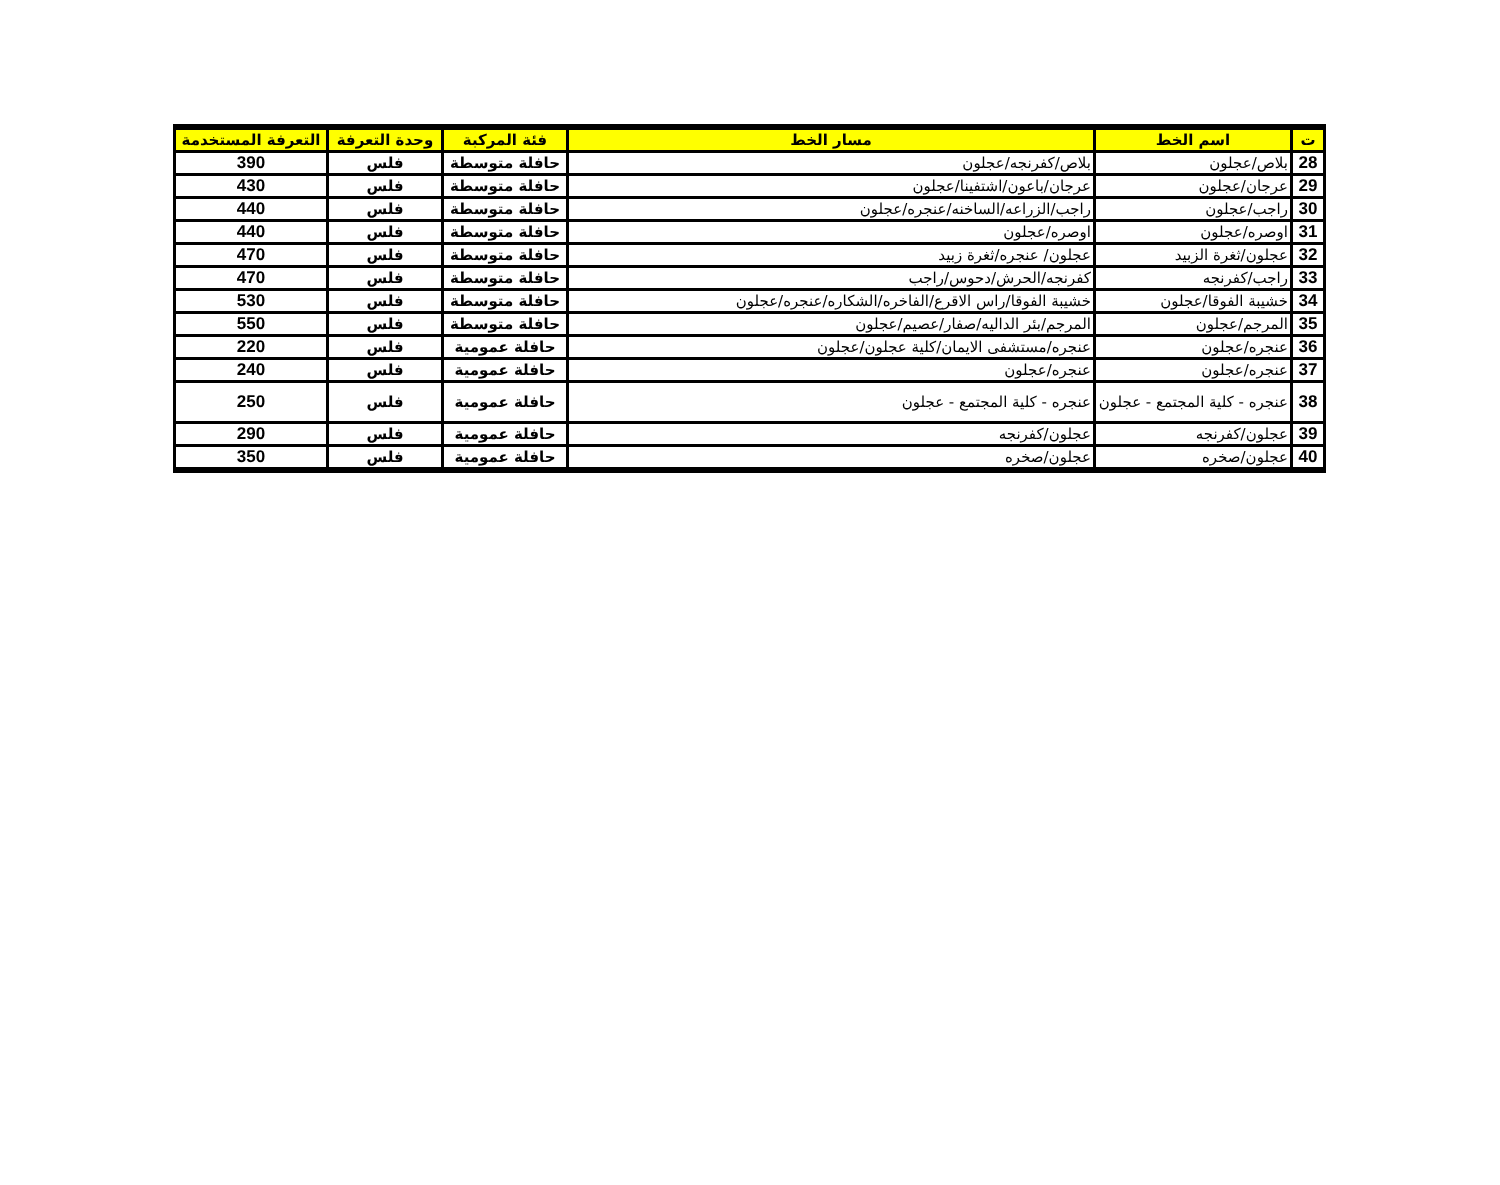| ت | اسم الخط | مسار الخط | فئة المركبة | وحدة التعرفة | التعرفة المستخدمة |
| --- | --- | --- | --- | --- | --- |
| 28 | بلاص/عجلون | بلاص/كفرنجه/عجلون | حافلة متوسطة | فلس | 390 |
| 29 | عرجان/عجلون | عرجان/باعون/اشتفينا/عجلون | حافلة متوسطة | فلس | 430 |
| 30 | راجب/عجلون | راجب/الزراعه/الساخنه/عنجره/عجلون | حافلة متوسطة | فلس | 440 |
| 31 | اوصره/عجلون | اوصره/عجلون | حافلة متوسطة | فلس | 440 |
| 32 | عجلون/ثغرة الزبيد | عجلون/ عنجره/ثغرة زبيد | حافلة متوسطة | فلس | 470 |
| 33 | راجب/كفرنجه | كفرنجه/الحرش/دحوس/راجب | حافلة متوسطة | فلس | 470 |
| 34 | خشيبة الفوقا/عجلون | خشيبة الفوقا/راس الاقرع/الفاخره/الشكاره/عنجره/عجلون | حافلة متوسطة | فلس | 530 |
| 35 | المرجم/عجلون | المرجم/بئر الداليه/صفار/عصيم/عجلون | حافلة متوسطة | فلس | 550 |
| 36 | عنجره/عجلون | عنجره/مستشفى الايمان/كلية عجلون/عجلون | حافلة عمومية | فلس | 220 |
| 37 | عنجره/عجلون | عنجره/عجلون | حافلة عمومية | فلس | 240 |
| 38 | عنجره - كلية المجتمع - عجلون | عنجره - كلية المجتمع - عجلون | حافلة عمومية | فلس | 250 |
| 39 | عجلون/كفرنجه | عجلون/كفرنجه | حافلة عمومية | فلس | 290 |
| 40 | عجلون/صخره | عجلون/صخره | حافلة عمومية | فلس | 350 |